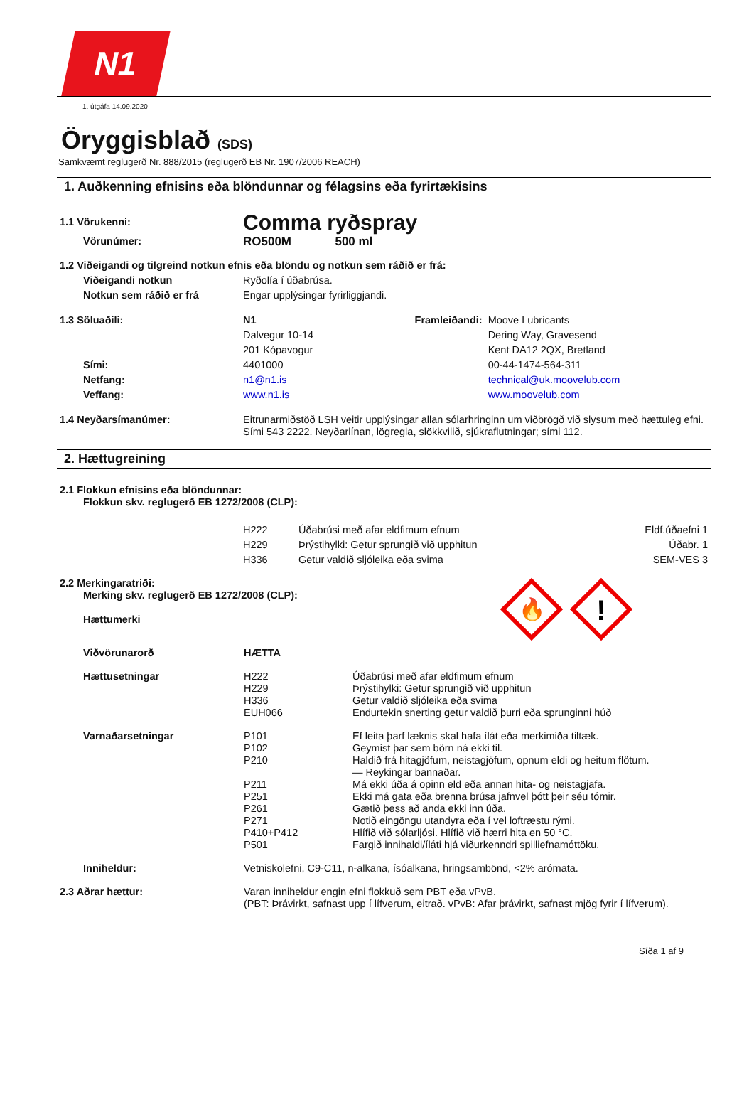N1
1. útgáfa 14.09.2020
Öryggisblað (SDS)
Samkvæmt reglugerð Nr. 888/2015 (reglugerð EB Nr. 1907/2006 REACH)
1. Auðkenning efnisins eða blöndunnar og félagsins eða fyrirtækisins
| 1.1 Vörukenni: | Comma ryðspray | | |
| Vörunúmer: | RO500M 500 ml | | |
| 1.2 Viðeigandi og tilgreind notkun efnis eða blöndu og notkun sem ráðið er frá: | | | |
| Viðeigandi notkun | Ryðolía í úðabrúsa. | | |
| Notkun sem ráðið er frá | Engar upplýsingar fyrirliggjandi. | | |
| 1.3 Söluaðili: | N1 | Framleiðandi: | Moove Lubricants |
| | Dalvegur 10-14 | | Dering Way, Gravesend |
| | 201 Kópavogur | | Kent DA12 2QX, Bretland |
| Sími: | 4401000 | | 00-44-1474-564-311 |
| Netfang: | n1@n1.is | | technical@uk.moovelub.com |
| Veffang: | www.n1.is | | www.moovelub.com |
| 1.4 Neyðarsímanúmer: | Eitrunarmiðstöð LSH veitir upplýsingar allan sólarhringinn um viðbrögð við slysum með hættuleg efni. Sími 543 2222. Neyðarlínan, lögregla, slökkvilið, sjúkraflutningar; sími 112. | | |
2. Hættugreining
| 2.1 Flokkun efnisins eða blöndunnar: Flokkun skv. reglugerð EB 1272/2008 (CLP): | | | |
| | H222 | Úðabrúsi með afar eldfimum efnum | Eldf.úðaefni 1 |
| | H229 | Þrýstihylki: Getur sprungið við upphitun | Úðabr. 1 |
| | H336 | Getur valdið sljóleika eða svima | SEM-VES 3 |
| 2.2 Merkingaratriði: Merking skv. reglugerð EB 1272/2008 (CLP): Hættumerki | 🔥 ! |
| Viðvörunarorð | HÆTTA | |
| Hættusetningar | H222 H229 H336 EUH066 | Úðabrúsi með afar eldfimum efnum Þrýstihylki: Getur sprungið við upphitun Getur valdið sljóleika eða svima Endurtekin snerting getur valdið þurri eða sprunginni húð |
| Varnaðarsetningar | P101 P102 P210 P211 P251 P261 P271 P410+P412 P501 | Ef leita þarf læknis skal hafa ílát eða merkimiða tiltæk. Geymist þar sem börn ná ekki til. Haldið frá hitagjöfum, neistagjöfum, opnum eldi og heitum flötum. — Reykingar bannaðar. Má ekki úða á opinn eld eða annan hita- og neistagjafa. Ekki má gata eða brenna brúsa jafnvel þótt þeir séu tómir. Gætið þess að anda ekki inn úða. Notið eingöngu utandyra eða í vel loftræstu rými. Hlífið við sólarljósi. Hlífið við hærri hita en 50 °C. Fargið innihaldi/íláti hjá viðurkenndri spilliefnamóttöku. |
| Inniheldur: | Vetniskolefni, C9-C11, n-alkana, ísóalkana, hringsambönd, <2% arómata. | |
| 2.3 Aðrar hættur: | Varan inniheldur engin efni flokkuð sem PBT eða vPvB. (PBT: Þrávirkt, safnast upp í lífverum, eitrað. vPvB: Afar þrávirkt, safnast mjög fyrir í lífverum). | |
Síða 1 af 9